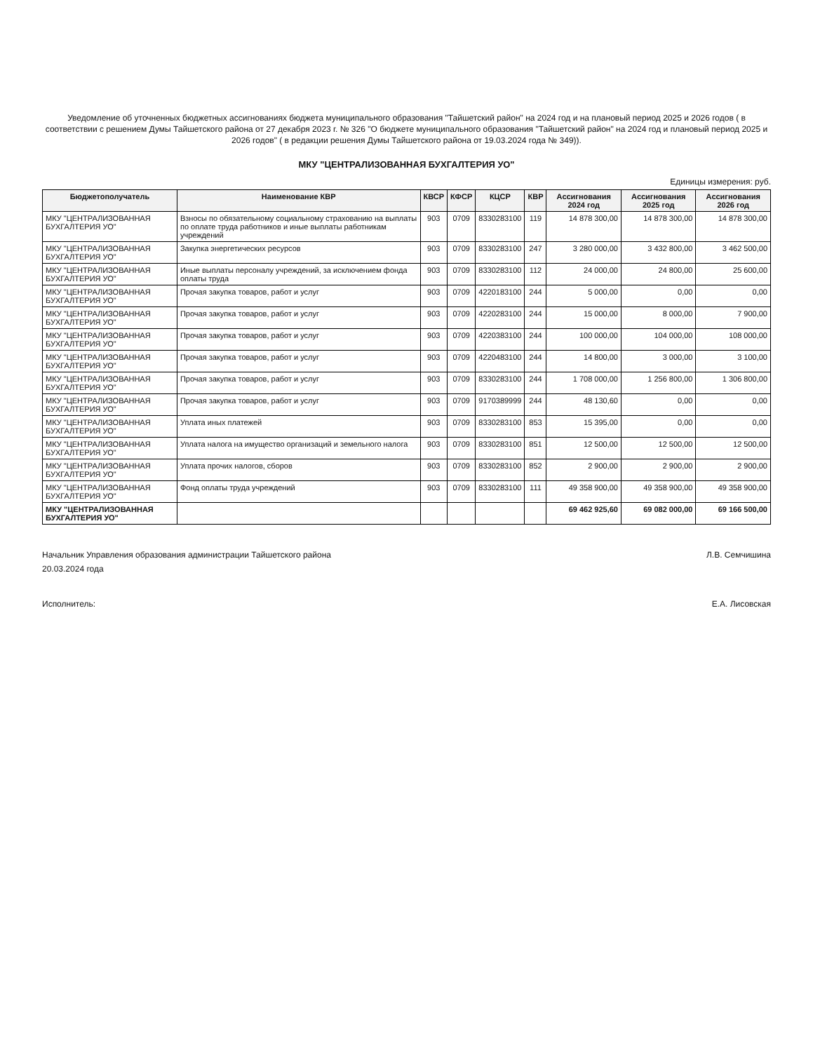Уведомление об уточненных бюджетных ассигнованиях бюджета муниципального образования "Тайшетский район" на 2024 год и на плановый период 2025 и 2026 годов ( в соответствии с решением Думы Тайшетского района от 27 декабря 2023 г. № 326 "О бюджете муниципального образования "Тайшетский район" на 2024 год и плановый период 2025 и 2026 годов" ( в редакции решения Думы Тайшетского района от 19.03.2024 года № 349)).
МКУ "ЦЕНТРАЛИЗОВАННАЯ БУХГАЛТЕРИЯ УО"
Единицы измерения: руб.
| Бюджетополучатель | Наименование КВР | КВСР | КФСР | КЦСР | КВР | Ассигнования 2024 год | Ассигнования 2025 год | Ассигнования 2026 год |
| --- | --- | --- | --- | --- | --- | --- | --- | --- |
| МКУ "ЦЕНТРАЛИЗОВАННАЯ БУХГАЛТЕРИЯ УО" | Взносы по обязательному социальному страхованию на выплаты по оплате труда работников и иные выплаты работникам учреждений | 903 | 0709 | 8330283100 | 119 | 14 878 300,00 | 14 878 300,00 | 14 878 300,00 |
| МКУ "ЦЕНТРАЛИЗОВАННАЯ БУХГАЛТЕРИЯ УО" | Закупка энергетических ресурсов | 903 | 0709 | 8330283100 | 247 | 3 280 000,00 | 3 432 800,00 | 3 462 500,00 |
| МКУ "ЦЕНТРАЛИЗОВАННАЯ БУХГАЛТЕРИЯ УО" | Иные выплаты персоналу учреждений, за исключением фонда оплаты труда | 903 | 0709 | 8330283100 | 112 | 24 000,00 | 24 800,00 | 25 600,00 |
| МКУ "ЦЕНТРАЛИЗОВАННАЯ БУХГАЛТЕРИЯ УО" | Прочая закупка товаров, работ и услуг | 903 | 0709 | 4220183100 | 244 | 5 000,00 | 0,00 | 0,00 |
| МКУ "ЦЕНТРАЛИЗОВАННАЯ БУХГАЛТЕРИЯ УО" | Прочая закупка товаров, работ и услуг | 903 | 0709 | 4220283100 | 244 | 15 000,00 | 8 000,00 | 7 900,00 |
| МКУ "ЦЕНТРАЛИЗОВАННАЯ БУХГАЛТЕРИЯ УО" | Прочая закупка товаров, работ и услуг | 903 | 0709 | 4220383100 | 244 | 100 000,00 | 104 000,00 | 108 000,00 |
| МКУ "ЦЕНТРАЛИЗОВАННАЯ БУХГАЛТЕРИЯ УО" | Прочая закупка товаров, работ и услуг | 903 | 0709 | 4220483100 | 244 | 14 800,00 | 3 000,00 | 3 100,00 |
| МКУ "ЦЕНТРАЛИЗОВАННАЯ БУХГАЛТЕРИЯ УО" | Прочая закупка товаров, работ и услуг | 903 | 0709 | 8330283100 | 244 | 1 708 000,00 | 1 256 800,00 | 1 306 800,00 |
| МКУ "ЦЕНТРАЛИЗОВАННАЯ БУХГАЛТЕРИЯ УО" | Прочая закупка товаров, работ и услуг | 903 | 0709 | 9170389999 | 244 | 48 130,60 | 0,00 | 0,00 |
| МКУ "ЦЕНТРАЛИЗОВАННАЯ БУХГАЛТЕРИЯ УО" | Уплата иных платежей | 903 | 0709 | 8330283100 | 853 | 15 395,00 | 0,00 | 0,00 |
| МКУ "ЦЕНТРАЛИЗОВАННАЯ БУХГАЛТЕРИЯ УО" | Уплата налога на имущество организаций и земельного налога | 903 | 0709 | 8330283100 | 851 | 12 500,00 | 12 500,00 | 12 500,00 |
| МКУ "ЦЕНТРАЛИЗОВАННАЯ БУХГАЛТЕРИЯ УО" | Уплата прочих налогов, сборов | 903 | 0709 | 8330283100 | 852 | 2 900,00 | 2 900,00 | 2 900,00 |
| МКУ "ЦЕНТРАЛИЗОВАННАЯ БУХГАЛТЕРИЯ УО" | Фонд оплаты труда учреждений | 903 | 0709 | 8330283100 | 111 | 49 358 900,00 | 49 358 900,00 | 49 358 900,00 |
| МКУ "ЦЕНТРАЛИЗОВАННАЯ БУХГАЛТЕРИЯ УО" | | | | | | 69 462 925,60 | 69 082 000,00 | 69 166 500,00 |
Начальник Управления образования администрации Тайшетского района
Л.В. Семчишина
20.03.2024 года
Исполнитель: Е.А. Лисовская